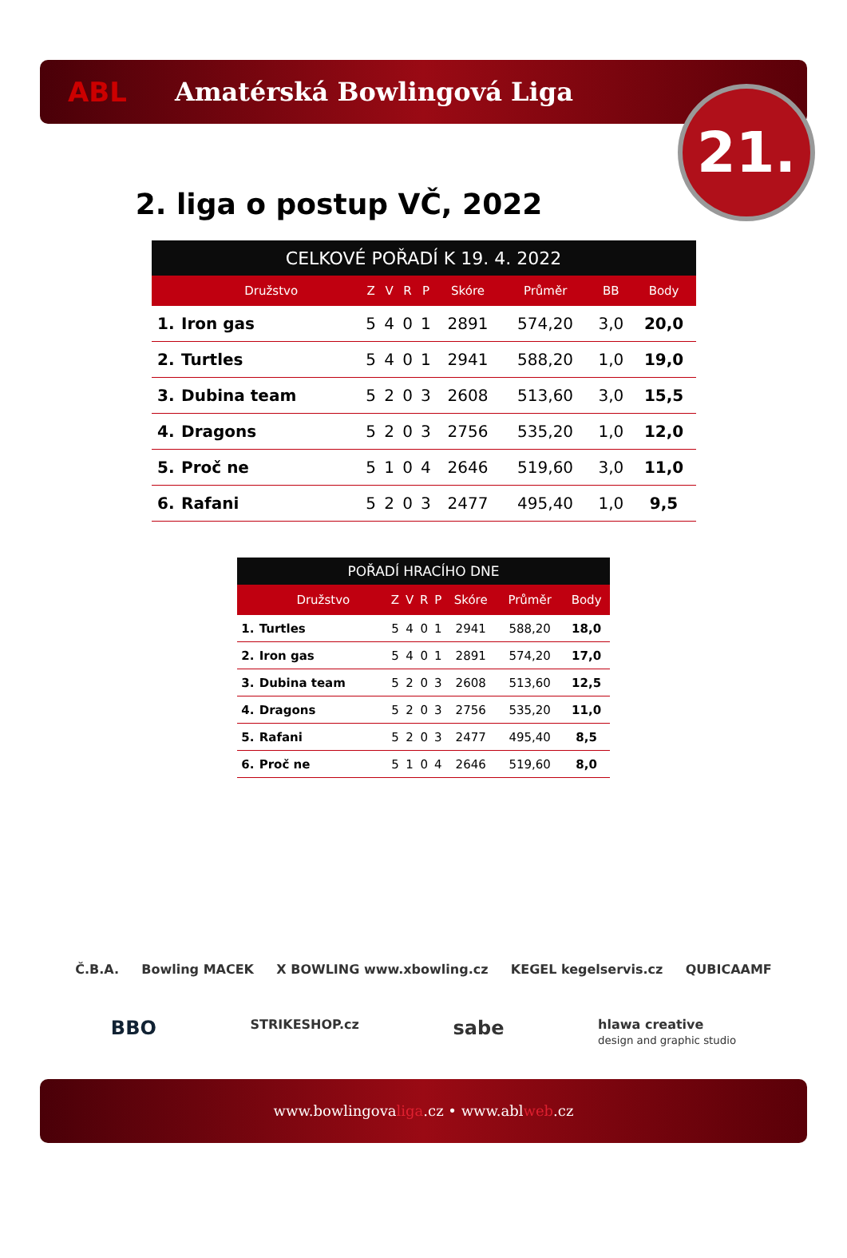ABL Amatérská Bowlingová Liga
21.
2. liga o postup VČ, 2022
| CELKOVÉ POŘADÍ K 19. 4. 2022 | | | | | | | | | |
| --- | --- | --- | --- | --- | --- | --- | --- | --- | --- |
| | Družstvo | Z | V | R | P | Skóre | Průměr | BB | Body |
| 1. | Iron gas | 5 | 4 | 0 | 1 | 2891 | 574,20 | 3,0 | 20,0 |
| 2. | Turtles | 5 | 4 | 0 | 1 | 2941 | 588,20 | 1,0 | 19,0 |
| 3. | Dubina team | 5 | 2 | 0 | 3 | 2608 | 513,60 | 3,0 | 15,5 |
| 4. | Dragons | 5 | 2 | 0 | 3 | 2756 | 535,20 | 1,0 | 12,0 |
| 5. | Proč ne | 5 | 1 | 0 | 4 | 2646 | 519,60 | 3,0 | 11,0 |
| 6. | Rafani | 5 | 2 | 0 | 3 | 2477 | 495,40 | 1,0 | 9,5 |
| POŘADÍ HRACÍHO DNE | | | | | | | | |
| --- | --- | --- | --- | --- | --- | --- | --- | --- |
| | Družstvo | Z | V | R | P | Skóre | Průměr | Body |
| 1. | Turtles | 5 | 4 | 0 | 1 | 2941 | 588,20 | 18,0 |
| 2. | Iron gas | 5 | 4 | 0 | 1 | 2891 | 574,20 | 17,0 |
| 3. | Dubina team | 5 | 2 | 0 | 3 | 2608 | 513,60 | 12,5 |
| 4. | Dragons | 5 | 2 | 0 | 3 | 2756 | 535,20 | 11,0 |
| 5. | Rafani | 5 | 2 | 0 | 3 | 2477 | 495,40 | 8,5 |
| 6. | Proč ne | 5 | 1 | 0 | 4 | 2646 | 519,60 | 8,0 |
Č.B.A. Bowling MACEK X BOWLING www.xbowling.cz KEGEL kegelservis.cz QUBICAAMF
BBO STRIKESHOP.cz sabe hlawa creative
design and graphic studio
www.bowlingovaliga.cz • www.ablweb.cz